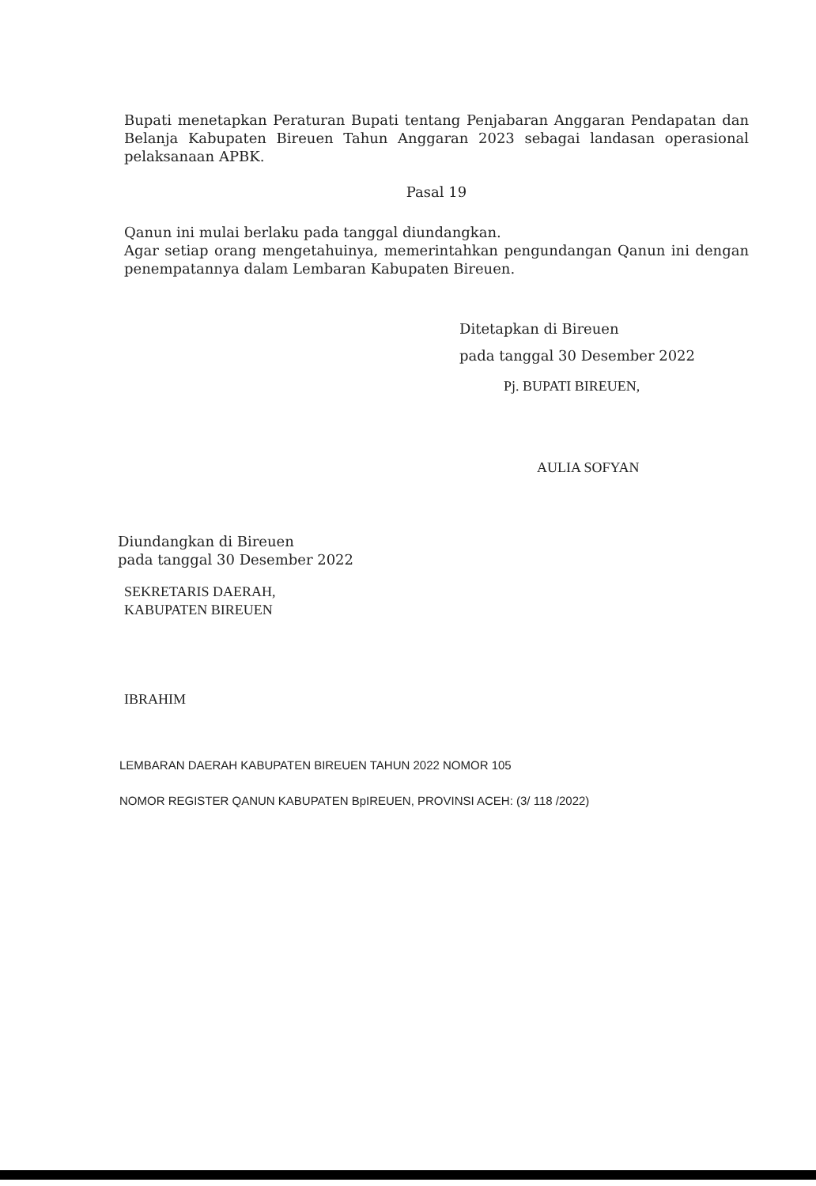Bupati menetapkan Peraturan Bupati tentang Penjabaran Anggaran Pendapatan dan Belanja Kabupaten Bireuen Tahun Anggaran 2023 sebagai landasan operasional pelaksanaan APBK.
Pasal 19
Qanun ini mulai berlaku pada tanggal diundangkan.
Agar setiap orang mengetahuinya, memerintahkan pengundangan Qanun ini dengan penempatannya dalam Lembaran Kabupaten Bireuen.
Ditetapkan di Bireuen
pada tanggal 30 Desember 2022
Pj. BUPATI BIREUEN,
AULIA SOFYAN
Diundangkan di Bireuen
pada tanggal 30 Desember 2022
SEKRETARIS DAERAH,
KABUPATEN BIREUEN
IBRAHIM
LEMBARAN DAERAH KABUPATEN BIREUEN TAHUN 2022 NOMOR 105
NOMOR REGISTER QANUN KABUPATEN BpIREUEN, PROVINSI ACEH: (3/ 118 /2022)